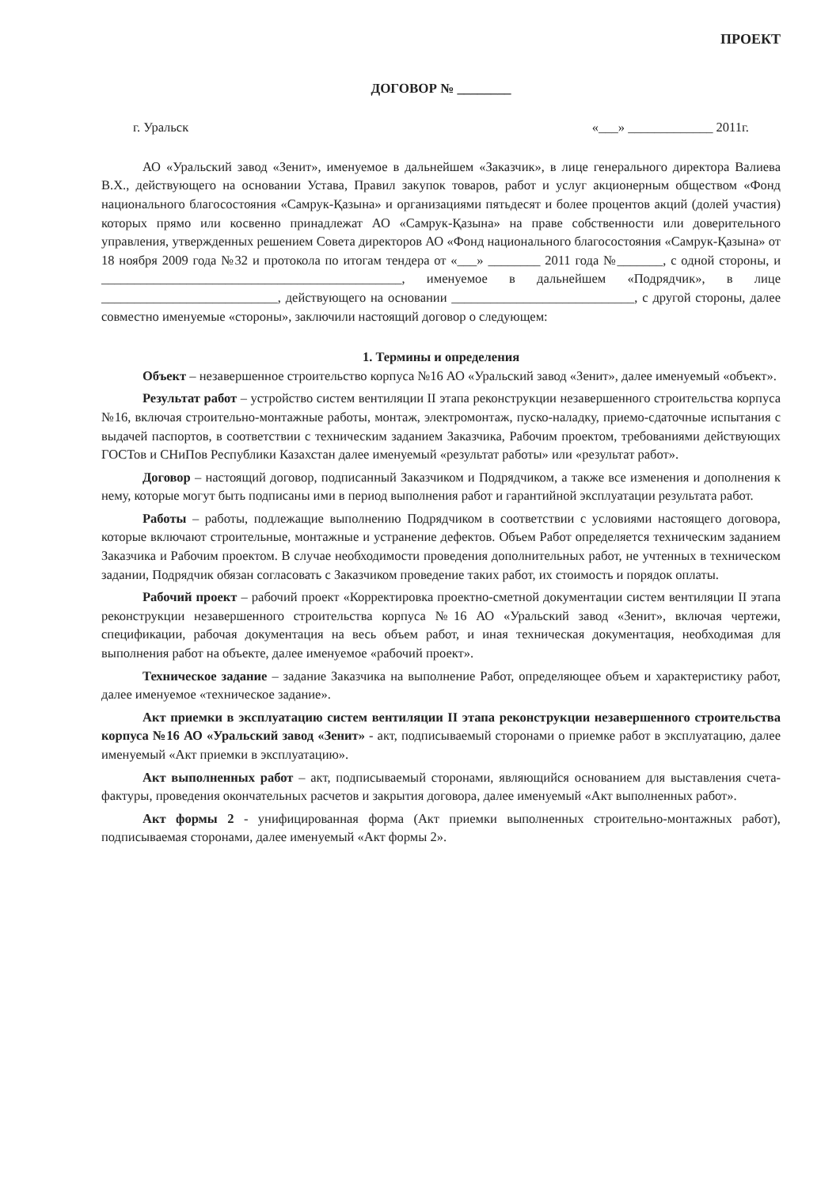ПРОЕКТ
ДОГОВОР № ________
г. Уральск «___» _____________ 2011г.
АО «Уральский завод «Зенит», именуемое в дальнейшем «Заказчик», в лице генерального директора Валиева В.Х., действующего на основании Устава, Правил закупок товаров, работ и услуг акционерным обществом «Фонд национального благосостояния «Самрук-Қазына» и организациями пятьдесят и более процентов акций (долей участия) которых прямо или косвенно принадлежат АО «Самрук-Қазына» на праве собственности или доверительного управления, утвержденных решением Совета директоров АО «Фонд национального благосостояния «Самрук-Қазына» от 18 ноября 2009 года №32 и протокола по итогам тендера от «___» ________ 2011 года №_______, с одной стороны, и ______________________________________________, именуемое в дальнейшем «Подрядчик», в лице ___________________________, действующего на основании ____________________________, с другой стороны, далее совместно именуемые «стороны», заключили настоящий договор о следующем:
1. Термины и определения
Объект – незавершенное строительство корпуса №16 АО «Уральский завод «Зенит», далее именуемый «объект».
Результат работ – устройство систем вентиляции II этапа реконструкции незавершенного строительства корпуса №16, включая строительно-монтажные работы, монтаж, электромонтаж, пуско-наладку, приемо-сдаточные испытания с выдачей паспортов, в соответствии с техническим заданием Заказчика, Рабочим проектом, требованиями действующих ГОСТов и СНиПов Республики Казахстан далее именуемый «результат работы» или «результат работ».
Договор – настоящий договор, подписанный Заказчиком и Подрядчиком, а также все изменения и дополнения к нему, которые могут быть подписаны ими в период выполнения работ и гарантийной эксплуатации результата работ.
Работы – работы, подлежащие выполнению Подрядчиком в соответствии с условиями настоящего договора, которые включают строительные, монтажные и устранение дефектов. Объем Работ определяется техническим заданием Заказчика и Рабочим проектом. В случае необходимости проведения дополнительных работ, не учтенных в техническом задании, Подрядчик обязан согласовать с Заказчиком проведение таких работ, их стоимость и порядок оплаты.
Рабочий проект – рабочий проект «Корректировка проектно-сметной документации систем вентиляции II этапа реконструкции незавершенного строительства корпуса №16 АО «Уральский завод «Зенит», включая чертежи, спецификации, рабочая документация на весь объем работ, и иная техническая документация, необходимая для выполнения работ на объекте, далее именуемое «рабочий проект».
Техническое задание – задание Заказчика на выполнение Работ, определяющее объем и характеристику работ, далее именуемое «техническое задание».
Акт приемки в эксплуатацию систем вентиляции II этапа реконструкции незавершенного строительства корпуса №16 АО «Уральский завод «Зенит» - акт, подписываемый сторонами о приемке работ в эксплуатацию, далее именуемый «Акт приемки в эксплуатацию».
Акт выполненных работ – акт, подписываемый сторонами, являющийся основанием для выставления счета-фактуры, проведения окончательных расчетов и закрытия договора, далее именуемый «Акт выполненных работ».
Акт формы 2 - унифицированная форма (Акт приемки выполненных строительно-монтажных работ), подписываемая сторонами, далее именуемый «Акт формы 2».